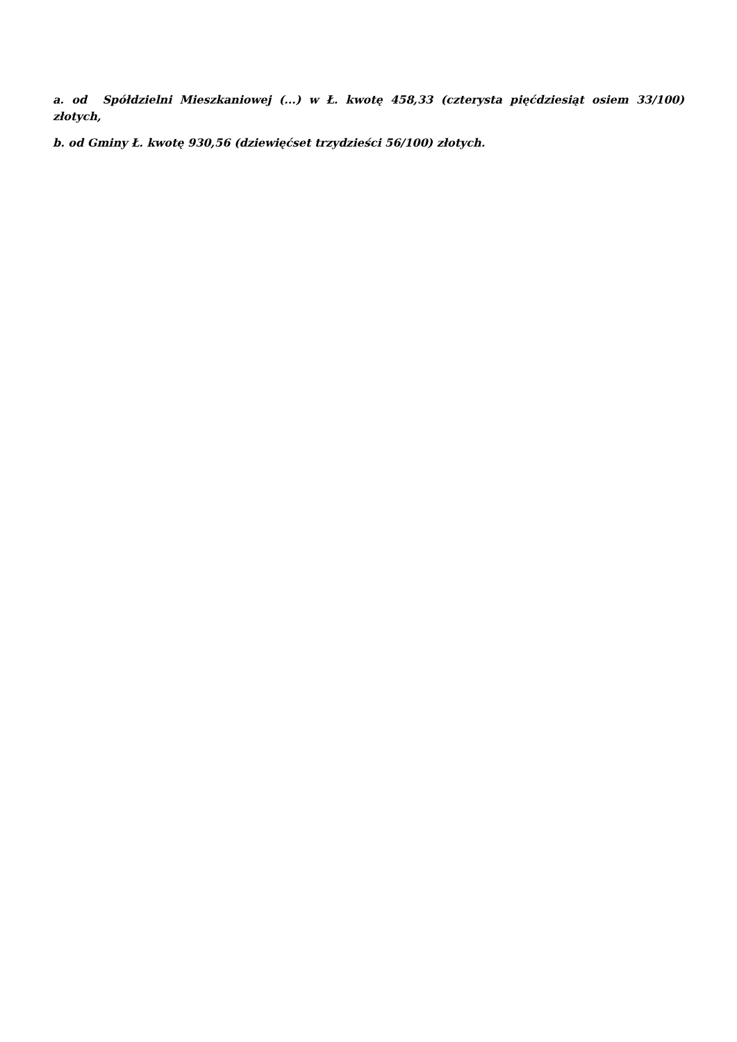a. od Spółdzielni Mieszkaniowej (...) w Ł. kwotę 458,33 (czterysta pięćdziesiąt osiem 33/100) złotych,
b. od Gminy Ł. kwotę 930,56 (dziewięćset trzydzieści 56/100) złotych.